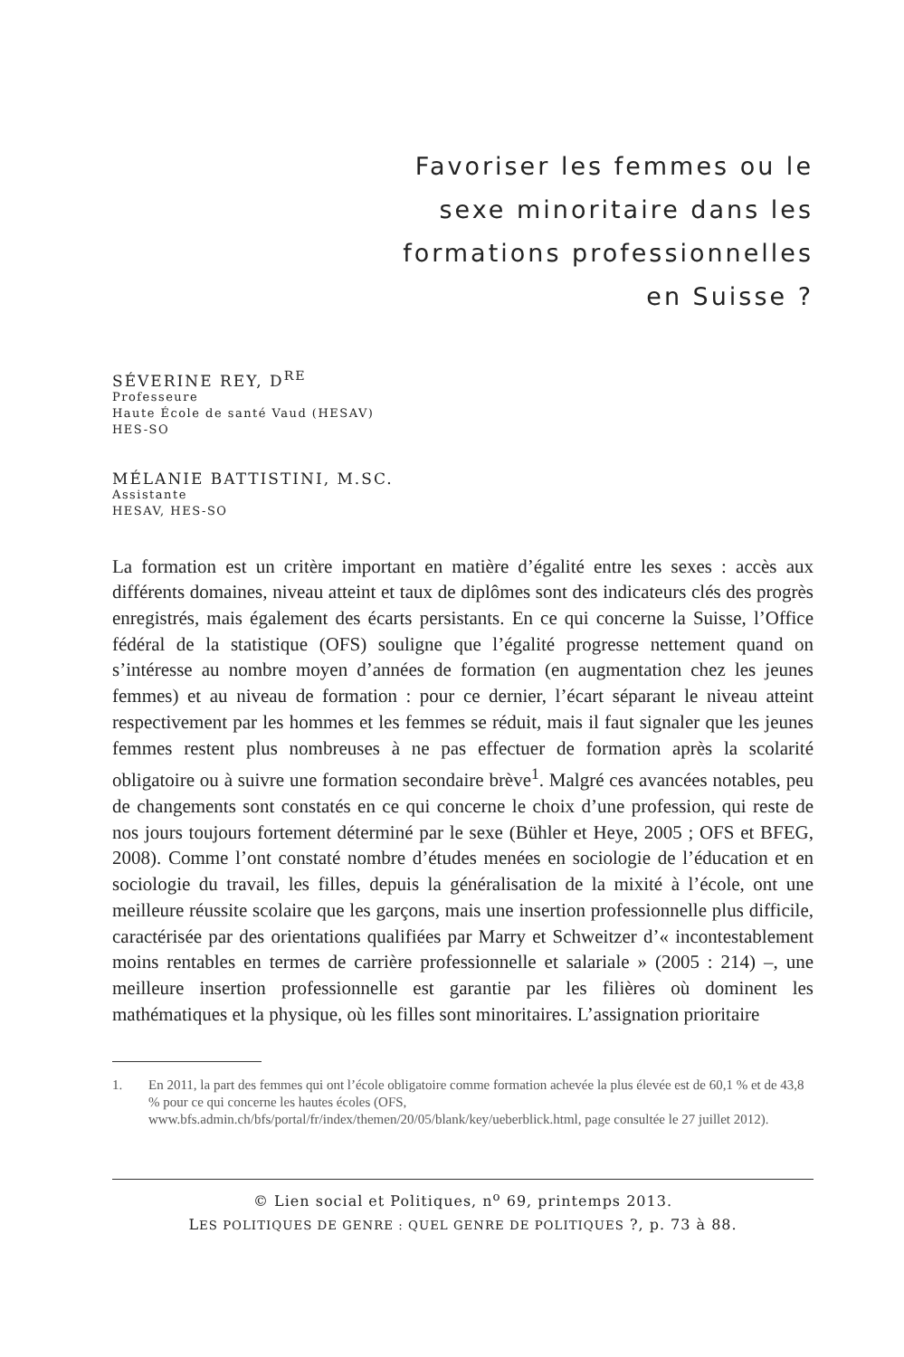Favoriser les femmes ou le
sexe minoritaire dans les
formations professionnelles
en Suisse ?
SÉVERINE REY, D<sup>RE</sup>
Professeure
Haute École de santé Vaud (HESAV)
HES-SO
MÉLANIE BATTISTINI, M.SC.
Assistante
HESAV, HES-SO
La formation est un critère important en matière d’égalité entre les sexes : accès aux différents domaines, niveau atteint et taux de diplômes sont des indicateurs clés des progrès enregistrés, mais également des écarts persistants. En ce qui concerne la Suisse, l’Office fédéral de la statistique (OFS) souligne que l’égalité progresse nettement quand on s’intéresse au nombre moyen d’années de formation (en augmentation chez les jeunes femmes) et au niveau de formation : pour ce dernier, l’écart séparant le niveau atteint respectivement par les hommes et les femmes se réduit, mais il faut signaler que les jeunes femmes restent plus nombreuses à ne pas effectuer de formation après la scolarité obligatoire ou à suivre une formation secondaire brève<sup>1</sup>. Malgré ces avancées notables, peu de changements sont constatés en ce qui concerne le choix d’une profession, qui reste de nos jours toujours fortement déterminé par le sexe (Bühler et Heye, 2005 ; OFS et BFEG, 2008). Comme l’ont constaté nombre d’études menées en sociologie de l’éducation et en sociologie du travail, les filles, depuis la généralisation de la mixité à l’école, ont une meilleure réussite scolaire que les garçons, mais une insertion professionnelle plus difficile, caractérisée par des orientations qualifiées par Marry et Schweitzer d’« incontestablement moins rentables en termes de carrière professionnelle et salariale » (2005 : 214) –, une meilleure insertion professionnelle est garantie par les filières où dominent les mathématiques et la physique, où les filles sont minoritaires. L’assignation prioritaire
1. En 2011, la part des femmes qui ont l’école obligatoire comme formation achevée la plus élevée est de 60,1 % et de 43,8 % pour ce qui concerne les hautes écoles (OFS, www.bfs.admin.ch/bfs/portal/fr/index/themen/20/05/blank/key/ueberblick.html, page consultée le 27 juillet 2012).
© Lien social et Politiques, n<sup>o</sup> 69, printemps 2013.
LES POLITIQUES DE GENRE : QUEL GENRE DE POLITIQUES ?, p. 73 à 88.